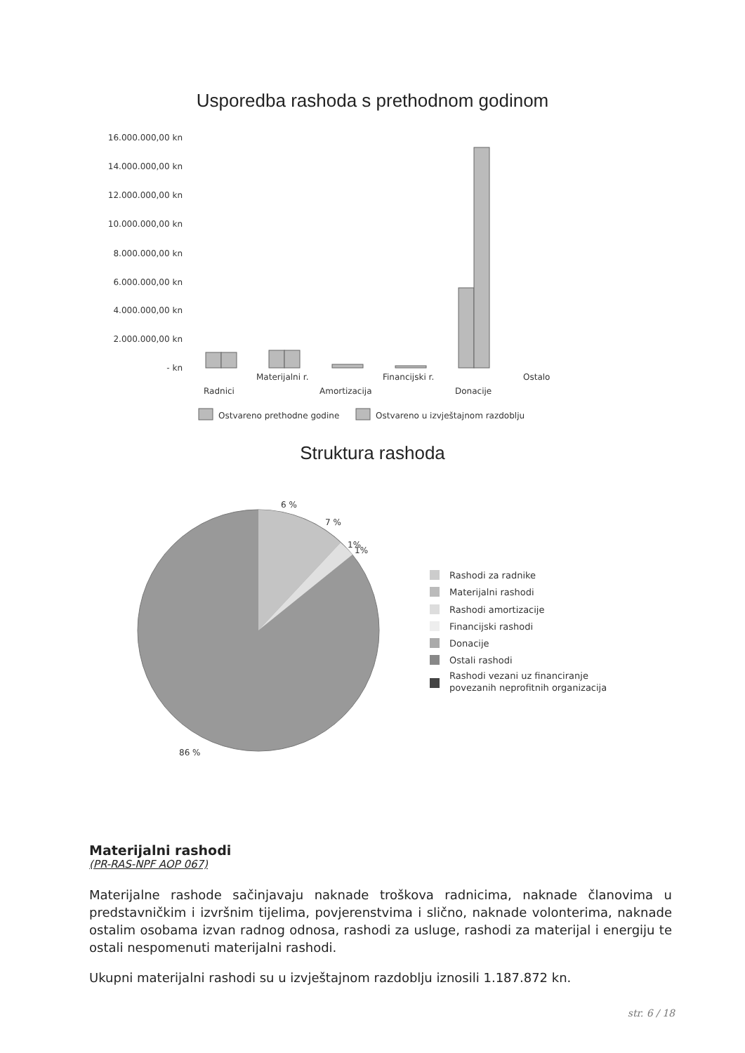Usporedba rashoda s prethodnom godinom
16.000.000,00 kn
14.000.000,00 kn
12.000.000,00 kn
10.000.000,00 kn
8.000.000,00 kn
6.000.000,00 kn
4.000.000,00 kn
2.000.000,00 kn
- kn
Materijalni r.
Financijski r.
Ostalo
Radnici
Amortizacija
Donacije
Ostvareno prethodne godine
Ostvareno u izvještajnom razdoblju
6 %
7 %
1%
1%
86 %
Rashodi za radnike
Materijalni rashodi
Rashodi amortizacije
Financijski rashodi
Donacije
Ostali rashodi
Rashodi vezani uz financiranje
povezanih neprofitnih organizacija
Struktura rashoda
Materijalni rashodi
(PR-RAS-NPF AOP 067)
Materijalne rashode sačinjavaju naknade troškova radnicima, naknade članovima u predstavničkim i izvršnim tijelima, povjerenstvima i slično, naknade volonterima, naknade ostalim osobama izvan radnog odnosa, rashodi za usluge, rashodi za materijal i energiju te ostali nespomenuti materijalni rashodi.
Ukupni materijalni rashodi su u izvještajnom razdoblju iznosili 1.187.872 kn.
str. 6 / 18